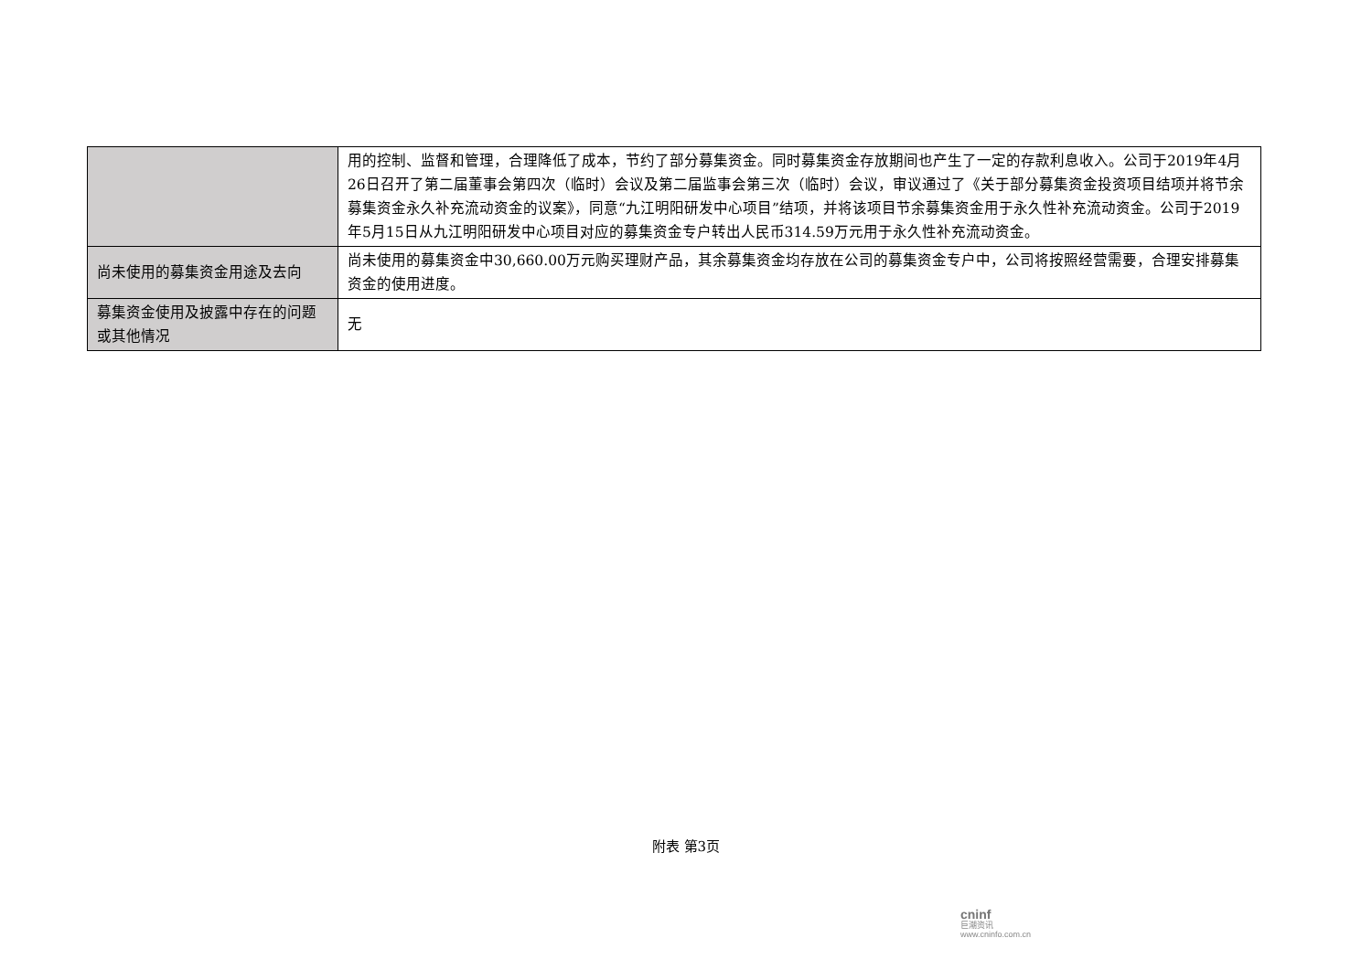| | 用的控制、监督和管理，合理降低了成本，节约了部分募集资金。同时募集资金存放期间也产生了一定的存款利息收入。公司于2019年4月26日召开了第二届董事会第四次（临时）会议及第二届监事会第三次（临时）会议，审议通过了《关于部分募集资金投资项目结项并将节余募集资金永久补充流动资金的议案》，同意“九江明阳研发中心项目”结项，并将该项目节余募集资金用于永久性补充流动资金。公司于2019年5月15日从九江明阳研发中心项目对应的募集资金专户转出人民币314.59万元用于永久性补充流动资金。 |
| 尚未使用的募集资金用途及去向 | 尚未使用的募集资金中30,660.00万元购买理财产品，其余募集资金均存放在公司的募集资金专户中，公司将按照经营需要，合理安排募集资金的使用进度。 |
| 募集资金使用及披露中存在的问题或其他情况 | 无 |
附表 第3页
cninf
巨潮资讯
www.cninfo.com.cn